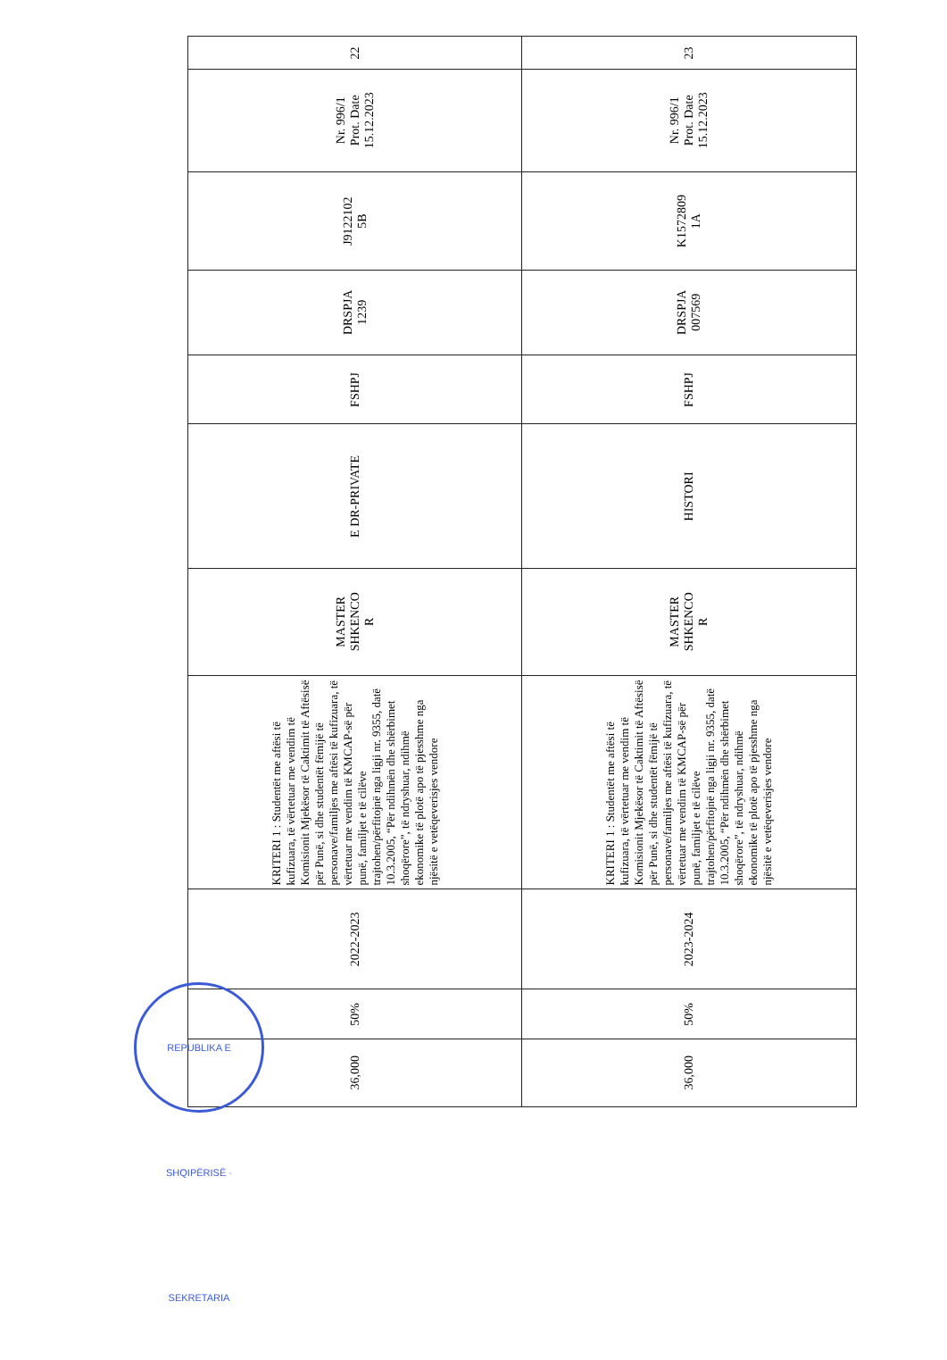| 23 | Nr. 996/1 Prot. Date 15.12.2023 | K1572809 1A | DRSPJA 007569 | FSHPJ | HISTORI | MASTER SHKENCO R | KRITERI 1 : Studentët me aftësi të kufizuara, të vërtetuar me vendim të Komisionit Mjekësor të Caktimit të Aftësisë për Punë, si dhe studentët fëmijë të personave/familjes me aftësi të kufizuara, të vërtetuar me vendim të KMCAP-së për punë, familjet e të cilëve trajtohen/përfitojnë nga ligji nr. 9355, datë 10.3.2005, “Për ndihmën dhe shërbimet shoqërore”, të ndryshuar, ndihmë ekonomike të plotë apo të pjesshme nga njësitë e vetëqeverisjes vendore | 2023-2024 | 50% | 36,000 |
| 22 | Nr. 996/1 Prot. Date 15.12.2023 | J9122102 5B | DRSPJA 1239 | FSHPJ | E DR-PRIVATE | MASTER SHKENCO R | KRITERI 1 : Studentët me aftësi të kufizuara, të vërtetuar me vendim të Komisionit Mjekësor të Caktimit të Aftësisë për Punë, si dhe studentët fëmijë të personave/familjes me aftësi të kufizuara, të vërtetuar me vendim të KMCAP-së për punë, familjet e të cilëve trajtohen/përfitojnë nga ligji nr. 9355, datë 10.3.2005, “Për ndihmën dhe shërbimet shoqërore”, të ndryshuar, ndihmë ekonomike të plotë apo të pjesshme nga njësitë e vetëqeverisjes vendore | 2022-2023 | 50% | 36,000 |
REPUBLIKA E SHQIPËRISË · SEKRETARIA